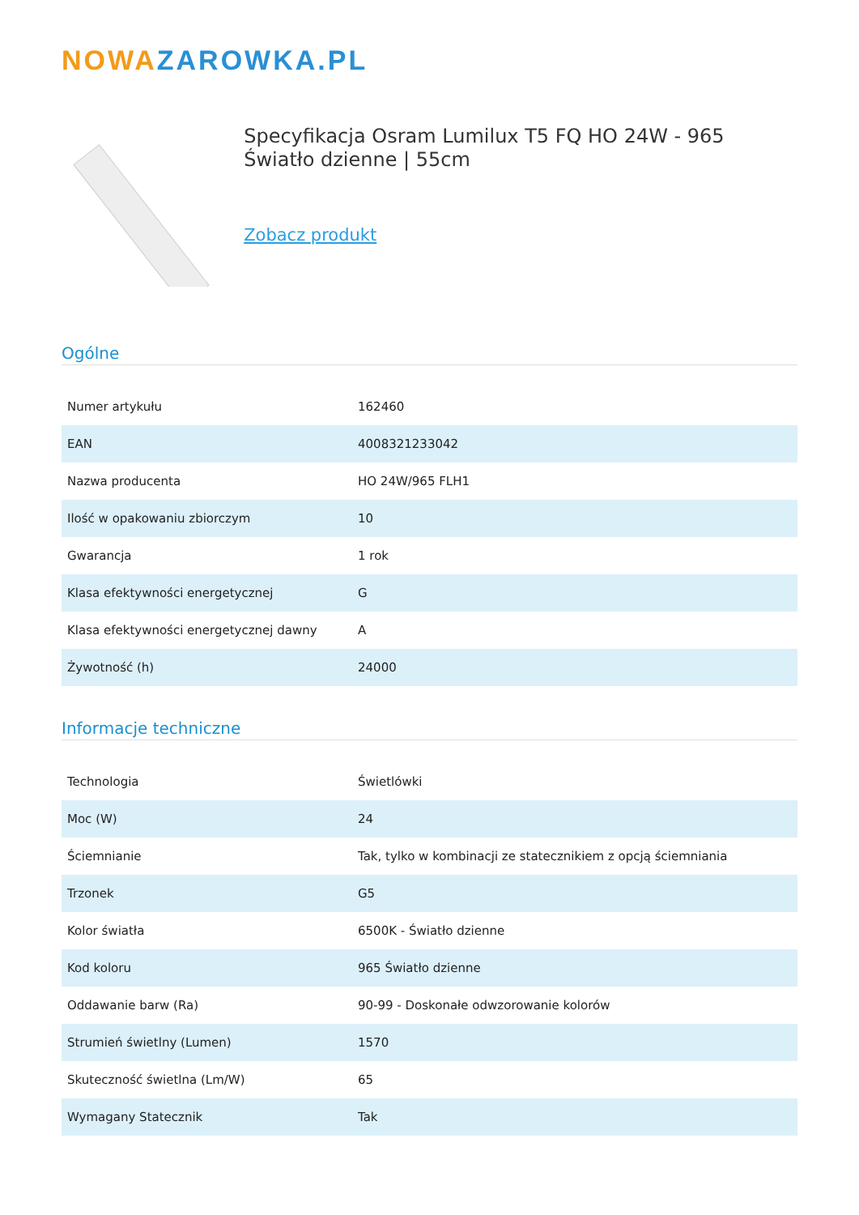NOWAZAROWKA.PL
Specyfikacja Osram Lumilux T5 FQ HO 24W - 965 Światło dzienne | 55cm
Zobacz produkt
Ogólne
| Numer artykułu | 162460 |
| EAN | 4008321233042 |
| Nazwa producenta | HO 24W/965 FLH1 |
| Ilość w opakowaniu zbiorczym | 10 |
| Gwarancja | 1 rok |
| Klasa efektywności energetycznej | G |
| Klasa efektywności energetycznej dawny | A |
| Żywotność (h) | 24000 |
Informacje techniczne
| Technologia | Świetlówki |
| Moc (W) | 24 |
| Ściemnianie | Tak, tylko w kombinacji ze statecznikiem z opcją ściemniania |
| Trzonek | G5 |
| Kolor światła | 6500K - Światło dzienne |
| Kod koloru | 965 Światło dzienne |
| Oddawanie barw (Ra) | 90-99 - Doskonałe odwzorowanie kolorów |
| Strumień świetlny (Lumen) | 1570 |
| Skuteczność świetlna (Lm/W) | 65 |
| Wymagany Statecznik | Tak |